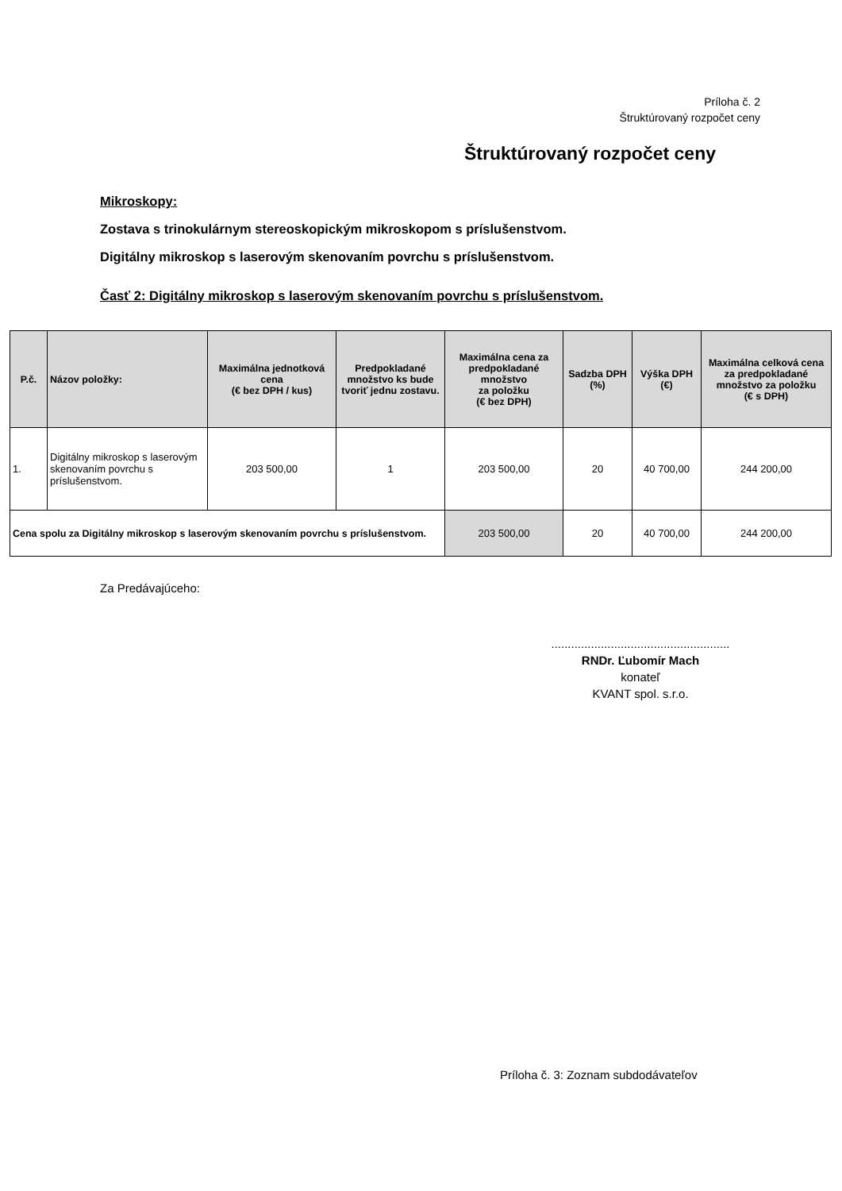Príloha č. 2
Štruktúrovaný rozpočet ceny
Štruktúrovaný rozpočet ceny
Mikroskopy:
Zostava s trinokulárnym stereoskopickým mikroskopom s príslušenstvom.
Digitálny mikroskop s laserovým skenovaním povrchu s príslušenstvom.
Časť 2: Digitálny mikroskop s laserovým skenovaním povrchu s príslušenstvom.
| P.č. | Názov položky: | Maximálna jednotková cena (€ bez DPH / kus) | Predpokladané množstvo ks bude tvoriť jednu zostavu. | Maximálna cena za predpokladané množstvo za položku (€ bez DPH) | Sadzba DPH (%) | Výška DPH (€) | Maximálna celková cena za predpokladané množstvo za položku (€ s DPH) |
| --- | --- | --- | --- | --- | --- | --- | --- |
| 1. | Digitálny mikroskop s laserovým skenovaním povrchu s príslušenstvom. | 203 500,00 | 1 | 203 500,00 | 20 | 40 700,00 | 244 200,00 |
| Cena spolu za Digitálny mikroskop s laserovým skenovaním povrchu s príslušenstvom. | | | | 203 500,00 | 20 | 40 700,00 | 244 200,00 |
Za Predávajúceho:
......................................................
RNDr. Ľubomír Mach
konateľ
KVANT spol. s.r.o.
Príloha č. 3: Zoznam subdodávateľov